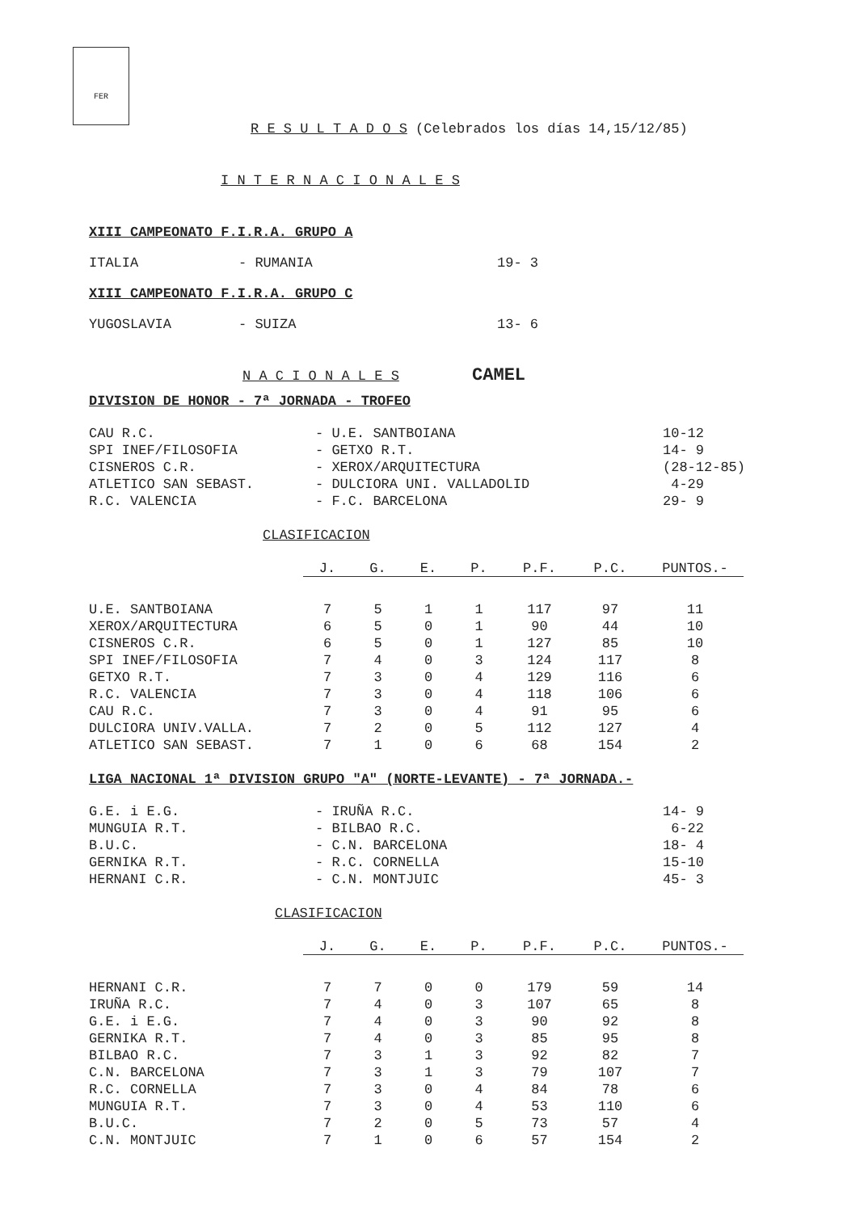FER
R E S U L T A D O S (Celebrados los días 14,15/12/85)
I N T E R N A C I O N A L E S
XIII CAMPEONATO F.I.R.A. GRUPO A
| ITALIA | - RUMANIA | 19- 3 |
XIII CAMPEONATO F.I.R.A. GRUPO C
| YUGOSLAVIA | - SUIZA | 13- 6 |
N A C I O N A L E S CAMEL
DIVISION DE HONOR - 7ª JORNADA - TROFEO
| CAU R.C. | - U.E. SANTBOIANA | 10-12 |
| SPI INEF/FILOSOFIA | - GETXO R.T. | 14- 9 |
| CISNEROS C.R. | - XEROX/ARQUITECTURA | (28-12-85) |
| ATLETICO SAN SEBAST. | - DULCIORA UNI. VALLADOLID | 4-29 |
| R.C. VALENCIA | - F.C. BARCELONA | 29- 9 |
CLASIFICACION
| | J. | G. | E. | P. | P.F. | P.C. | PUNTOS.- |
| --- | --- | --- | --- | --- | --- | --- | --- |
| U.E. SANTBOIANA | 7 | 5 | 1 | 1 | 117 | 97 | 11 |
| XEROX/ARQUITECTURA | 6 | 5 | 0 | 1 | 90 | 44 | 10 |
| CISNEROS C.R. | 6 | 5 | 0 | 1 | 127 | 85 | 10 |
| SPI INEF/FILOSOFIA | 7 | 4 | 0 | 3 | 124 | 117 | 8 |
| GETXO R.T. | 7 | 3 | 0 | 4 | 129 | 116 | 6 |
| R.C. VALENCIA | 7 | 3 | 0 | 4 | 118 | 106 | 6 |
| CAU R.C. | 7 | 3 | 0 | 4 | 91 | 95 | 6 |
| DULCIORA UNIV.VALLA. | 7 | 2 | 0 | 5 | 112 | 127 | 4 |
| ATLETICO SAN SEBAST. | 7 | 1 | 0 | 6 | 68 | 154 | 2 |
LIGA NACIONAL 1ª DIVISION GRUPO "A" (NORTE-LEVANTE) - 7ª JORNADA.-
| G.E. i E.G. | - IRUÑA R.C. | 14- 9 |
| MUNGUIA R.T. | - BILBAO R.C. | 6-22 |
| B.U.C. | - C.N. BARCELONA | 18- 4 |
| GERNIKA R.T. | - R.C. CORNELLA | 15-10 |
| HERNANI C.R. | - C.N. MONTJUIC | 45- 3 |
CLASIFICACION
| | J. | G. | E. | P. | P.F. | P.C. | PUNTOS.- |
| --- | --- | --- | --- | --- | --- | --- | --- |
| HERNANI C.R. | 7 | 7 | 0 | 0 | 179 | 59 | 14 |
| IRUÑA R.C. | 7 | 4 | 0 | 3 | 107 | 65 | 8 |
| G.E. i E.G. | 7 | 4 | 0 | 3 | 90 | 92 | 8 |
| GERNIKA R.T. | 7 | 4 | 0 | 3 | 85 | 95 | 8 |
| BILBAO R.C. | 7 | 3 | 1 | 3 | 92 | 82 | 7 |
| C.N. BARCELONA | 7 | 3 | 1 | 3 | 79 | 107 | 7 |
| R.C. CORNELLA | 7 | 3 | 0 | 4 | 84 | 78 | 6 |
| MUNGUIA R.T. | 7 | 3 | 0 | 4 | 53 | 110 | 6 |
| B.U.C. | 7 | 2 | 0 | 5 | 73 | 57 | 4 |
| C.N. MONTJUIC | 7 | 1 | 0 | 6 | 57 | 154 | 2 |